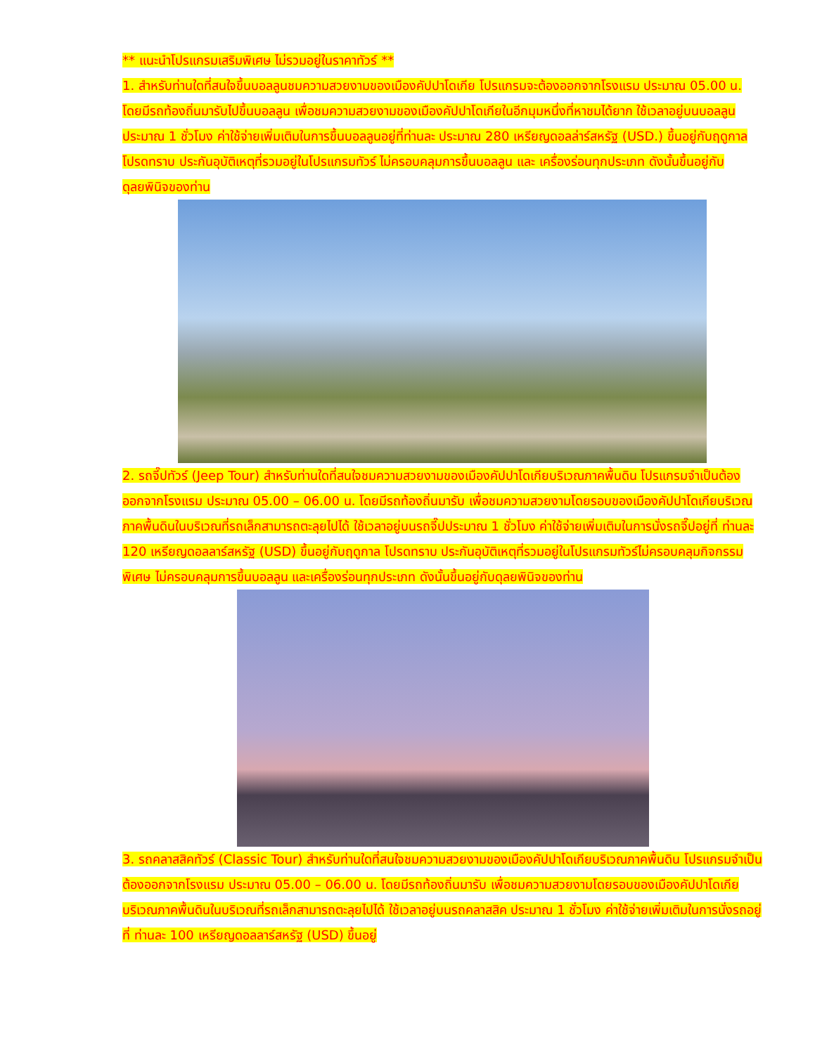** แนะนำโปรแกรมเสริมพิเศษ ไม่รวมอยู่ในราคาทัวร์ **
1. สำหรับท่านใดที่สนใจขึ้นบอลลูนชมความสวยงามของเมืองคัปปาโดเกีย โปรแกรมจะต้องออกจากโรงแรม ประมาณ 05.00 น. โดยมีรถท้องถิ่นมารับไปขึ้นบอลลูน เพื่อชมความสวยงามของเมืองคัปปาโดเกียในอีกมุมหนึ่งที่หาชมได้ยาก ใช้เวลาอยู่บนบอลลูนประมาณ 1 ชั่วโมง ค่าใช้จ่ายเพิ่มเติมในการขึ้นบอลลูนอยู่ที่ท่านละ ประมาณ 280 เหรียญดอลล่าร์สหรัฐ (USD.) ขึ้นอยู่กับฤดูกาล โปรดทราบ ประกันอุบัติเหตุที่รวมอยู่ในโปรแกรมทัวร์ ไม่ครอบคลุมการขึ้นบอลลูน และ เครื่องร่อนทุกประเภท ดังนั้นขึ้นอยู่กับดุลยพินิจของท่าน
2. รถจี๊ปทัวร์ (Jeep Tour) สำหรับท่านใดที่สนใจชมความสวยงามของเมืองคัปปาโดเกียบริเวณภาคพื้นดิน โปรแกรมจำเป็นต้องออกจากโรงแรม ประมาณ 05.00 – 06.00 น. โดยมีรถท้องถิ่นมารับ เพื่อชมความสวยงามโดยรอบของเมืองคัปปาโดเกียบริเวณภาคพื้นดินในบริเวณที่รถเล็กสามารถตะลุยไปได้ ใช้เวลาอยู่บนรถจี๊ปประมาณ 1 ชั่วโมง ค่าใช้จ่ายเพิ่มเติมในการนั่งรถจี๊ปอยู่ที่ ท่านละ 120 เหรียญดอลลาร์สหรัฐ (USD) ขึ้นอยู่กับฤดูกาล โปรดทราบ ประกันอุบัติเหตุที่รวมอยู่ในโปรแกรมทัวร์ไม่ครอบคลุมกิจกรรมพิเศษ ไม่ครอบคลุมการขึ้นบอลลูน และเครื่องร่อนทุกประเภท ดังนั้นขึ้นอยู่กับดุลยพินิจของท่าน
3. รถคลาสสิคทัวร์ (Classic Tour) สำหรับท่านใดที่สนใจชมความสวยงามของเมืองคัปปาโดเกียบริเวณภาคพื้นดิน โปรแกรมจำเป็นต้องออกจากโรงแรม ประมาณ 05.00 – 06.00 น. โดยมีรถท้องถิ่นมารับ เพื่อชมความสวยงามโดยรอบของเมืองคัปปาโดเกียบริเวณภาคพื้นดินในบริเวณที่รถเล็กสามารถตะลุยไปได้ ใช้เวลาอยู่บนรถคลาสสิค ประมาณ 1 ชั่วโมง ค่าใช้จ่ายเพิ่มเติมในการนั่งรถอยู่ที่ ท่านละ 100 เหรียญดอลลาร์สหรัฐ (USD) ขึ้นอยู่